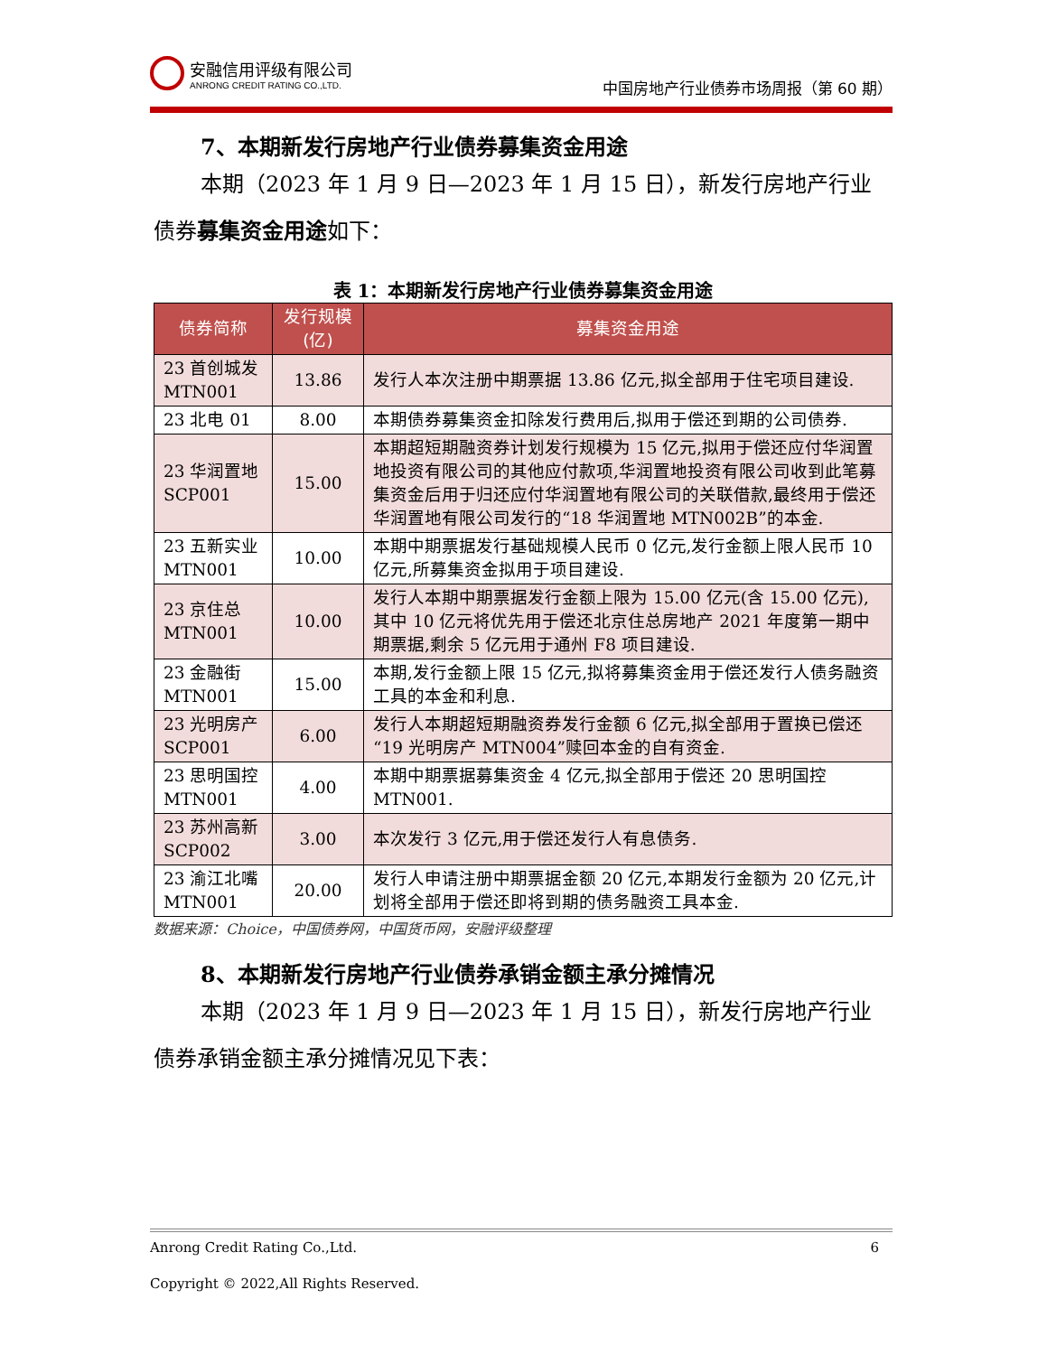安融信用评级有限公司
ANRONG CREDIT RATING CO.,LTD.
中国房地产行业债券市场周报（第 60 期）
7、本期新发行房地产行业债券募集资金用途
本期（2023 年 1 月 9 日—2023 年 1 月 15 日），新发行房地产行业
债券募集资金用途如下：
表 1：本期新发行房地产行业债券募集资金用途
| 债券简称 | 发行规模(亿) | 募集资金用途 |
| --- | --- | --- |
| 23 首创城发 MTN001 | 13.86 | 发行人本次注册中期票据 13.86 亿元,拟全部用于住宅项目建设. |
| 23 北电 01 | 8.00 | 本期债券募集资金扣除发行费用后,拟用于偿还到期的公司债券. |
| 23 华润置地 SCP001 | 15.00 | 本期超短期融资券计划发行规模为 15 亿元,拟用于偿还应付华润置地投资有限公司的其他应付款项,华润置地投资有限公司收到此笔募集资金后用于归还应付华润置地有限公司的关联借款,最终用于偿还华润置地有限公司发行的“18 华润置地 MTN002B”的本金. |
| 23 五新实业 MTN001 | 10.00 | 本期中期票据发行基础规模人民币 0 亿元,发行金额上限人民币 10 亿元,所募集资金拟用于项目建设. |
| 23 京住总 MTN001 | 10.00 | 发行人本期中期票据发行金额上限为 15.00 亿元(含 15.00 亿元),其中 10 亿元将优先用于偿还北京住总房地产 2021 年度第一期中期票据,剩余 5 亿元用于通州 F8 项目建设. |
| 23 金融街 MTN001 | 15.00 | 本期,发行金额上限 15 亿元,拟将募集资金用于偿还发行人债务融资工具的本金和利息. |
| 23 光明房产 SCP001 | 6.00 | 发行人本期超短期融资券发行金额 6 亿元,拟全部用于置换已偿还“19 光明房产 MTN004”赎回本金的自有资金. |
| 23 思明国控 MTN001 | 4.00 | 本期中期票据募集资金 4 亿元,拟全部用于偿还 20 思明国控 MTN001. |
| 23 苏州高新 SCP002 | 3.00 | 本次发行 3 亿元,用于偿还发行人有息债务. |
| 23 渝江北嘴 MTN001 | 20.00 | 发行人申请注册中期票据金额 20 亿元,本期发行金额为 20 亿元,计划将全部用于偿还即将到期的债务融资工具本金. |
数据来源：Choice，中国债券网，中国货币网，安融评级整理
8、本期新发行房地产行业债券承销金额主承分摊情况
本期（2023 年 1 月 9 日—2023 年 1 月 15 日），新发行房地产行业
债券承销金额主承分摊情况见下表：
Anrong Credit Rating Co.,Ltd. 6
Copyright © 2022,All Rights Reserved.